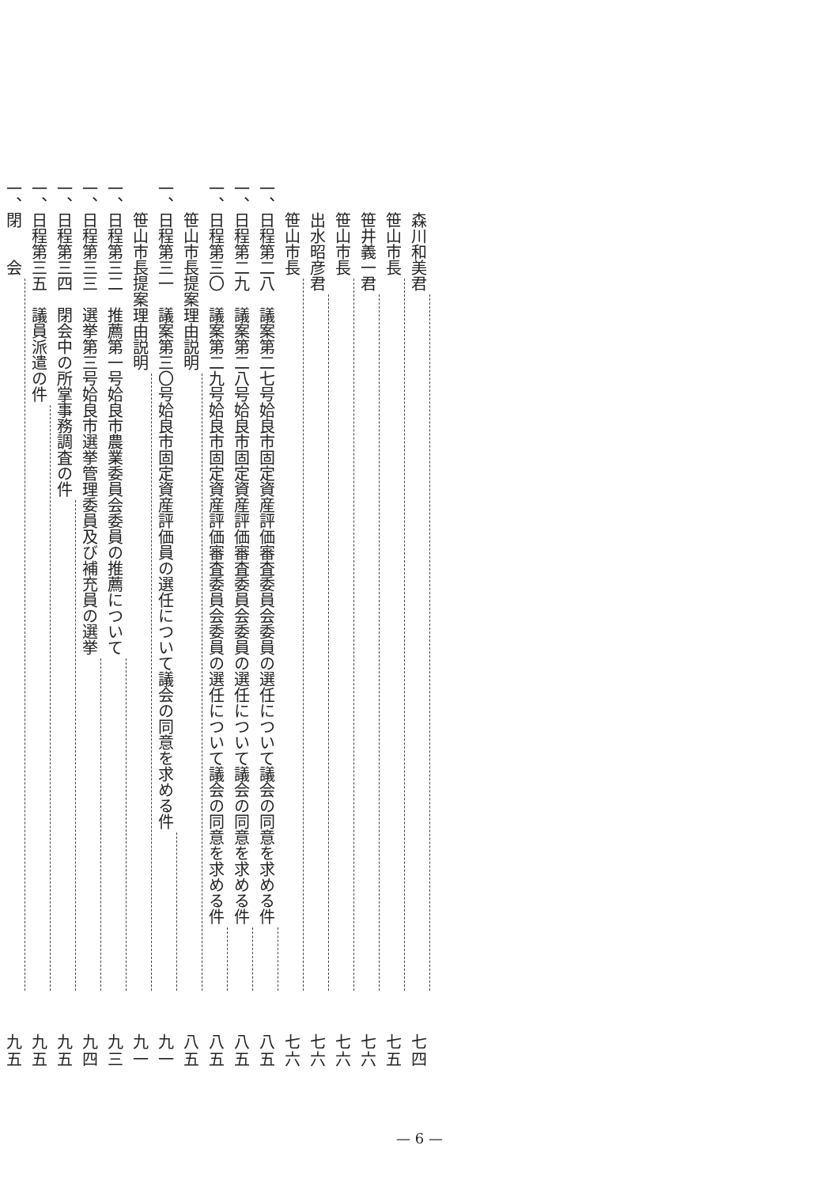森川和美君 七四
笹山市長 七五
笹井義一君 七六
笹山市長 七六
出水昭彦君 七六
笹山市長 七六
一、日程第二八　議案第二七号姶良市固定資産評価審査委員会委員の選任について議会の同意を求める件 八五
一、日程第二九　議案第二八号姶良市固定資産評価審査委員会委員の選任について議会の同意を求める件 八五
一、日程第三〇　議案第二九号姶良市固定資産評価審査委員会委員の選任について議会の同意を求める件 八五
笹山市長提案理由説明 八五
一、日程第三一　議案第三〇号姶良市固定資産評価員の選任について議会の同意を求める件 九一
笹山市長提案理由説明 九一
一、日程第三二　推薦第一号姶良市農業委員会委員の推薦について 九三
一、日程第三三　選挙第三号姶良市選挙管理委員及び補充員の選挙 九四
一、日程第三四　閉会中の所掌事務調査の件 九五
一、日程第三五　議員派遣の件 九五
一、閉　　会 九五
— 6 —